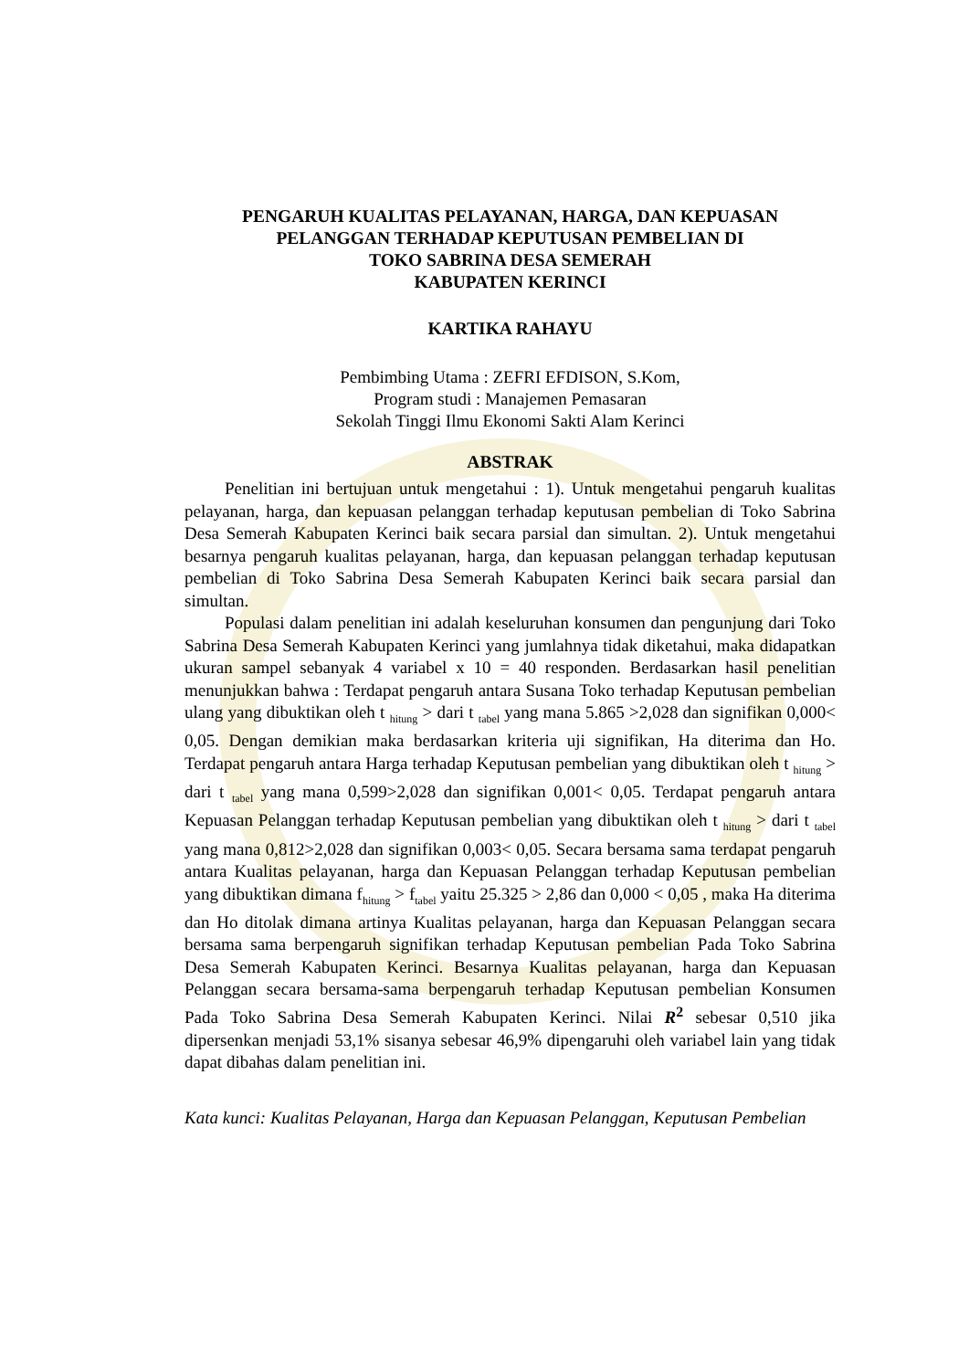PENGARUH KUALITAS PELAYANAN, HARGA, DAN KEPUASAN
PELANGGAN TERHADAP KEPUTUSAN PEMBELIAN DI
TOKO SABRINA DESA SEMERAH
KABUPATEN KERINCI
KARTIKA RAHAYU
Pembimbing Utama : ZEFRI EFDISON, S.Kom,
Program studi : Manajemen Pemasaran
Sekolah Tinggi Ilmu Ekonomi Sakti Alam Kerinci
ABSTRAK
Penelitian ini bertujuan untuk mengetahui : 1). Untuk mengetahui pengaruh kualitas pelayanan, harga, dan kepuasan pelanggan terhadap keputusan pembelian di Toko Sabrina Desa Semerah Kabupaten Kerinci baik secara parsial dan simultan. 2). Untuk mengetahui besarnya pengaruh kualitas pelayanan, harga, dan kepuasan pelanggan terhadap keputusan pembelian di Toko Sabrina Desa Semerah Kabupaten Kerinci baik secara parsial dan simultan.
Populasi dalam penelitian ini adalah keseluruhan konsumen dan pengunjung dari Toko Sabrina Desa Semerah Kabupaten Kerinci yang jumlahnya tidak diketahui, maka didapatkan ukuran sampel sebanyak 4 variabel x 10 = 40 responden. Berdasarkan hasil penelitian menunjukkan bahwa : Terdapat pengaruh antara Susana Toko terhadap Keputusan pembelian ulang yang dibuktikan oleh t <sub>hitung</sub> > dari t <sub>tabel</sub> yang mana 5.865 >2,028 dan signifikan 0,000< 0,05. Dengan demikian maka berdasarkan kriteria uji signifikan, Ha diterima dan Ho. Terdapat pengaruh antara Harga terhadap Keputusan pembelian yang dibuktikan oleh t <sub>hitung</sub> > dari t <sub>tabel</sub> yang mana 0,599>2,028 dan signifikan 0,001< 0,05. Terdapat pengaruh antara Kepuasan Pelanggan terhadap Keputusan pembelian yang dibuktikan oleh t <sub>hitung</sub> > dari t <sub>tabel</sub> yang mana 0,812>2,028 dan signifikan 0,003< 0,05. Secara bersama sama terdapat pengaruh antara Kualitas pelayanan, harga dan Kepuasan Pelanggan terhadap Keputusan pembelian yang dibuktikan dimana f<sub>hitung</sub> > f<sub>tabel</sub> yaitu 25.325 > 2,86 dan 0,000 < 0,05 , maka Ha diterima dan Ho ditolak dimana artinya Kualitas pelayanan, harga dan Kepuasan Pelanggan secara bersama sama berpengaruh signifikan terhadap Keputusan pembelian Pada Toko Sabrina Desa Semerah Kabupaten Kerinci. Besarnya Kualitas pelayanan, harga dan Kepuasan Pelanggan secara bersama-sama berpengaruh terhadap Keputusan pembelian Konsumen Pada Toko Sabrina Desa Semerah Kabupaten Kerinci. Nilai R<sup>2</sup> sebesar 0,510 jika dipersenkan menjadi 53,1% sisanya sebesar 46,9% dipengaruhi oleh variabel lain yang tidak dapat dibahas dalam penelitian ini.
Kata kunci: Kualitas Pelayanan, Harga dan Kepuasan Pelanggan, Keputusan Pembelian